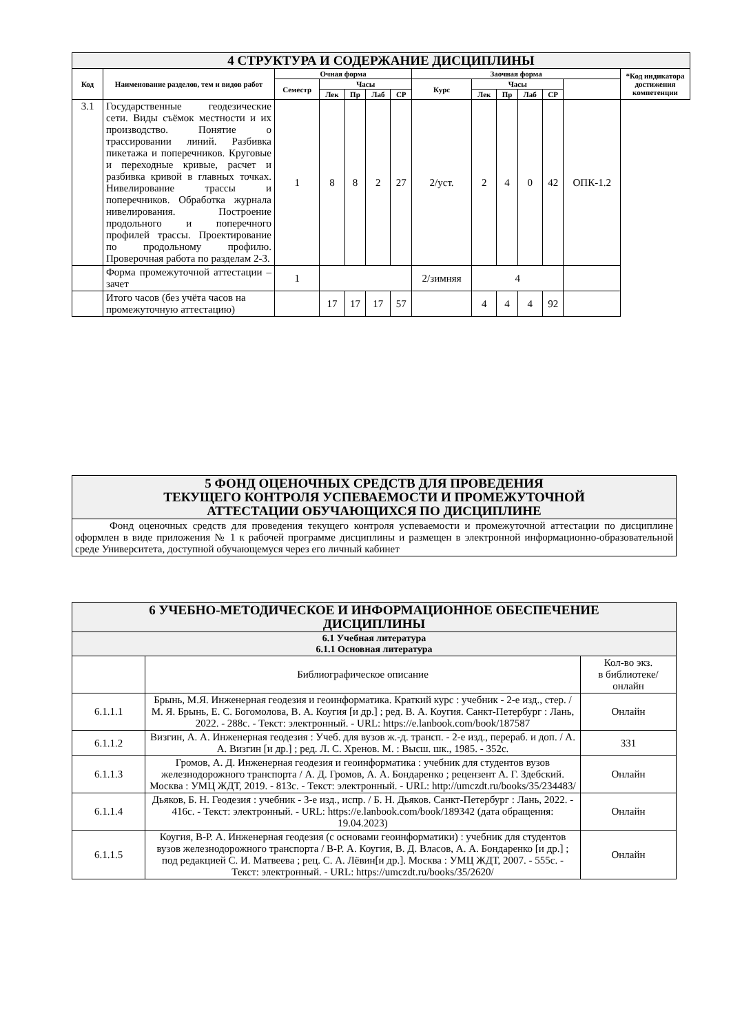| 4 СТРУКТУРА И СОДЕРЖАНИЕ ДИСЦИПЛИНЫ | | | | | | | | | | | | | |
| Код | Наименование разделов, тем и видов работ | Очная форма | | | | | Заочная форма | | | | | | *Код индикатора достижения компетенции |
| | | Семестр | Часы | | | | Курс | Часы | | | | | |
| | | | Лек | Пр | Лаб | СР | | Лек | Пр | Лаб | СР | | |
| 3.1 | Государственные геодезические сети. Виды съёмок местности и их производство. Понятие о трассировании линий. Разбивка пикетажа и поперечников. Круговые и переходные кривые, расчет и разбивка кривой в главных точках. Нивелирование трассы и поперечников. Обработка журнала нивелирования. Построение продольного и поперечного профилей трассы. Проектирование по продольному профилю. Проверочная работа по разделам 2-3. | 1 | 8 | 8 | 2 | 27 | 2/уст. | 2 | 4 | 0 | 42 | ОПК-1.2 | |
| | Форма промежуточной аттестации – зачет | 1 | | | | | 2/зимняя | 4 | | | | | |
| | Итого часов (без учёта часов на промежуточную аттестацию) | | 17 | 17 | 17 | 57 | | 4 | 4 | 4 | 92 | | |
| 5 ФОНД ОЦЕНОЧНЫХ СРЕДСТВ ДЛЯ ПРОВЕДЕНИЯ ТЕКУЩЕГО КОНТРОЛЯ УСПЕВАЕМОСТИ И ПРОМЕЖУТОЧНОЙ АТТЕСТАЦИИ ОБУЧАЮЩИХСЯ ПО ДИСЦИПЛИНЕ |
| Фонд оценочных средств для проведения текущего контроля успеваемости и промежуточной аттестации по дисциплине оформлен в виде приложения № 1 к рабочей программе дисциплины и размещен в электронной информационно-образовательной среде Университета, доступной обучающемуся через его личный кабинет |
| 6 УЧЕБНО-МЕТОДИЧЕСКОЕ И ИНФОРМАЦИОННОЕ ОБЕСПЕЧЕНИЕ ДИСЦИПЛИНЫ | | |
| 6.1 Учебная литература 6.1.1 Основная литература | | |
| | Библиографическое описание | Кол-во экз. в библиотеке/ онлайн |
| 6.1.1.1 | Брынь, М.Я. Инженерная геодезия и геоинформатика. Краткий курс : учебник - 2-е изд., стер. / М. Я. Брынь, Е. С. Богомолова, В. А. Коугия [и др.] ; ред. В. А. Коугия. Санкт-Петербург : Лань, 2022. - 288с. - Текст: электронный. - URL: https://e.lanbook.com/book/187587 | Онлайн |
| 6.1.1.2 | Визгин, А. А. Инженерная геодезия : Учеб. для вузов ж.-д. трансп. - 2-е изд., перераб. и доп. / А. А. Визгин [и др.] ; ред. Л. С. Хренов. М. : Высш. шк., 1985. - 352с. | 331 |
| 6.1.1.3 | Громов, А. Д. Инженерная геодезия и геоинформатика : учебник для студентов вузов железнодорожного транспорта / А. Д. Громов, А. А. Бондаренко ; рецензент А. Г. Здебский. Москва : УМЦ ЖДТ, 2019. - 813с. - Текст: электронный. - URL: http://umczdt.ru/books/35/234483/ | Онлайн |
| 6.1.1.4 | Дьяков, Б. Н. Геодезия : учебник - 3-е изд., испр. / Б. Н. Дьяков. Санкт-Петербург : Лань, 2022. - 416с. - Текст: электронный. - URL: https://e.lanbook.com/book/189342 (дата обращения: 19.04.2023) | Онлайн |
| 6.1.1.5 | Коугия, В-Р. А. Инженерная геодезия (с основами геоинформатики) : учебник для студентов вузов железнодорожного транспорта / В-Р. А. Коугия, В. Д. Власов, А. А. Бондаренко [и др.] ; под редакцией С. И. Матвеева ; рец. С. А. Лёвин[и др.]. Москва : УМЦ ЖДТ, 2007. - 555с. - Текст: электронный. - URL: https://umczdt.ru/books/35/2620/ | Онлайн |